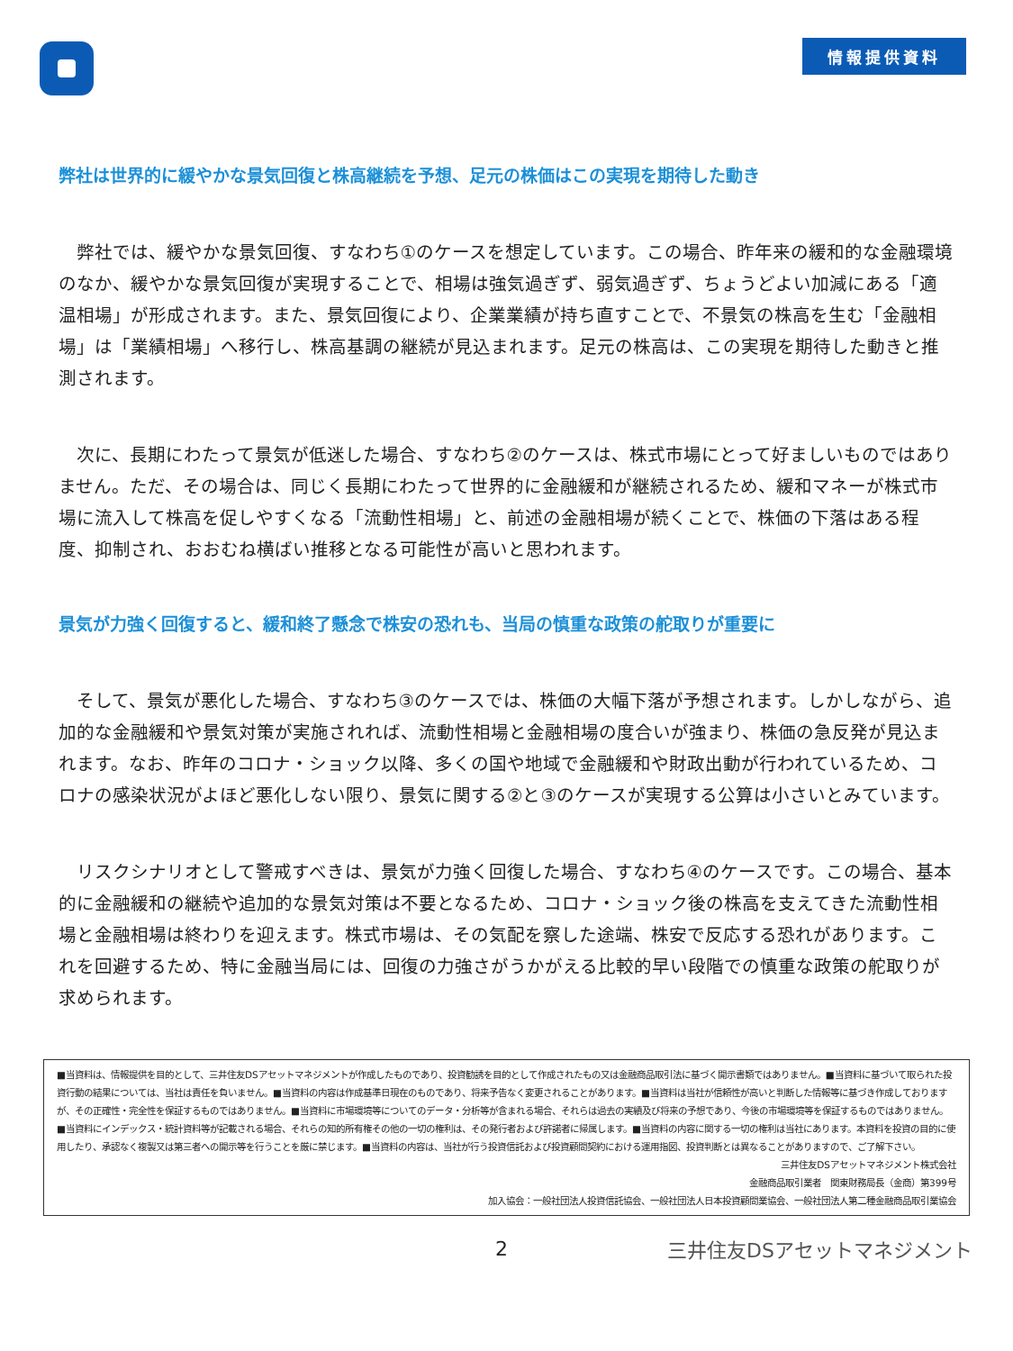情報提供資料
弊社は世界的に緩やかな景気回復と株高継続を予想、足元の株価はこの実現を期待した動き
弊社では、緩やかな景気回復、すなわち①のケースを想定しています。この場合、昨年来の緩和的な金融環境のなか、緩やかな景気回復が実現することで、相場は強気過ぎず、弱気過ぎず、ちょうどよい加減にある「適温相場」が形成されます。また、景気回復により、企業業績が持ち直すことで、不景気の株高を生む「金融相場」は「業績相場」へ移行し、株高基調の継続が見込まれます。足元の株高は、この実現を期待した動きと推測されます。
次に、長期にわたって景気が低迷した場合、すなわち②のケースは、株式市場にとって好ましいものではありません。ただ、その場合は、同じく長期にわたって世界的に金融緩和が継続されるため、緩和マネーが株式市場に流入して株高を促しやすくなる「流動性相場」と、前述の金融相場が続くことで、株価の下落はある程度、抑制され、おおむね横ばい推移となる可能性が高いと思われます。
景気が力強く回復すると、緩和終了懸念で株安の恐れも、当局の慎重な政策の舵取りが重要に
そして、景気が悪化した場合、すなわち③のケースでは、株価の大幅下落が予想されます。しかしながら、追加的な金融緩和や景気対策が実施されれば、流動性相場と金融相場の度合いが強まり、株価の急反発が見込まれます。なお、昨年のコロナ・ショック以降、多くの国や地域で金融緩和や財政出動が行われているため、コロナの感染状況がよほど悪化しない限り、景気に関する②と③のケースが実現する公算は小さいとみています。
リスクシナリオとして警戒すべきは、景気が力強く回復した場合、すなわち④のケースです。この場合、基本的に金融緩和の継続や追加的な景気対策は不要となるため、コロナ・ショック後の株高を支えてきた流動性相場と金融相場は終わりを迎えます。株式市場は、その気配を察した途端、株安で反応する恐れがあります。これを回避するため、特に金融当局には、回復の力強さがうかがえる比較的早い段階での慎重な政策の舵取りが求められます。
■当資料は、情報提供を目的として、三井住友DSアセットマネジメントが作成したものであり、投資勧誘を目的として作成されたもの又は金融商品取引法に基づく開示書類ではありません。■当資料に基づいて取られた投資行動の結果については、当社は責任を負いません。■当資料の内容は作成基準日現在のものであり、将来予告なく変更されることがあります。■当資料は当社が信頼性が高いと判断した情報等に基づき作成しておりますが、その正確性・完全性を保証するものではありません。■当資料に市場環境等についてのデータ・分析等が含まれる場合、それらは過去の実績及び将来の予想であり、今後の市場環境等を保証するものではありません。■当資料にインデックス・統計資料等が記載される場合、それらの知的所有権その他の一切の権利は、その発行者および許諾者に帰属します。■当資料の内容に関する一切の権利は当社にあります。本資料を投資の目的に使用したり、承認なく複製又は第三者への開示等を行うことを厳に禁じます。■当資料の内容は、当社が行う投資信託および投資顧問契約における運用指図、投資判断とは異なることがありますので、ご了解下さい。
三井住友DSアセットマネジメント株式会社
金融商品取引業者　関東財務局長（金商）第399号
加入協会：一般社団法人投資信託協会、一般社団法人日本投資顧問業協会、一般社団法人第二種金融商品取引業協会
2 三井住友DSアセットマネジメント